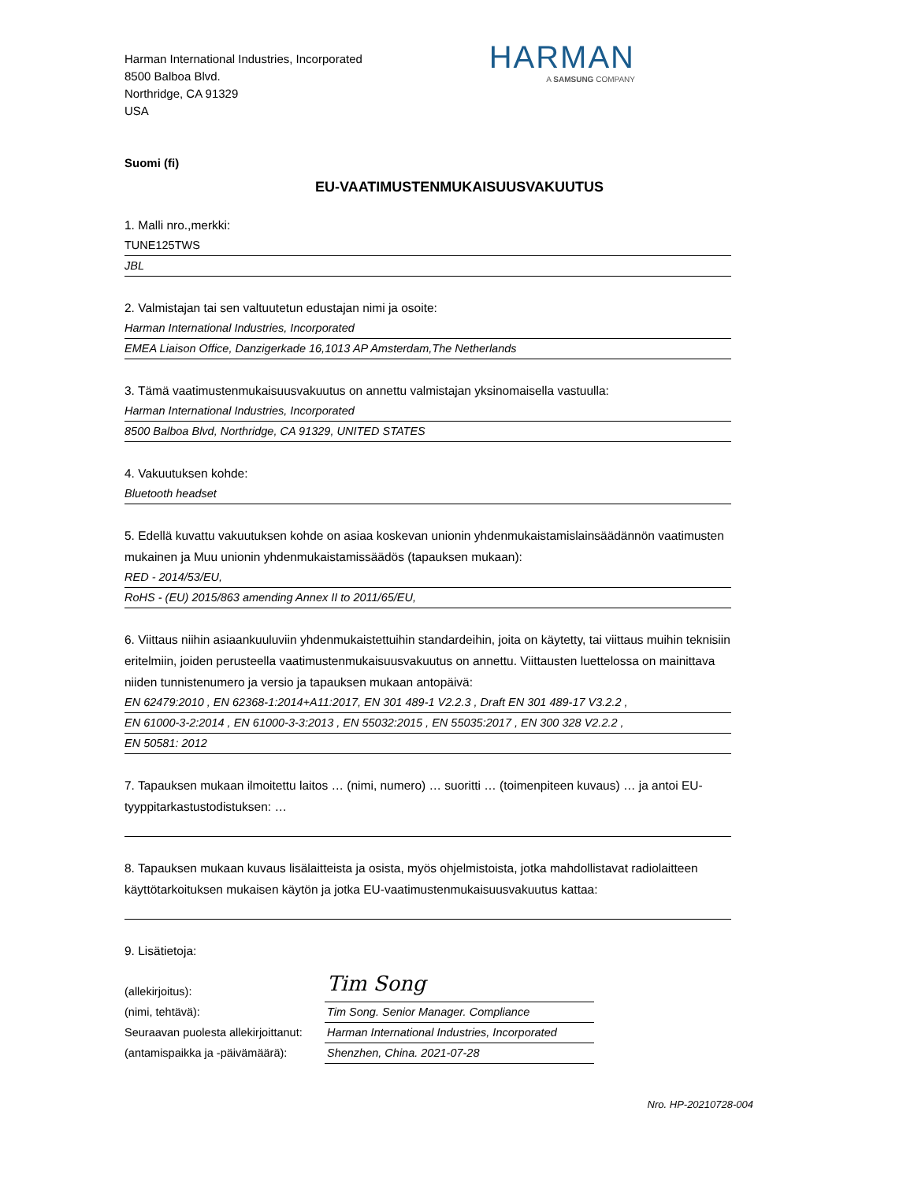Harman International Industries, Incorporated
8500 Balboa Blvd.
Northridge, CA 91329
USA
HARMAN
A SAMSUNG COMPANY
Suomi (fi)
EU-VAATIMUSTENMUKAISUUSVAKUUTUS
1. Malli nro.,merkki:
TUNE125TWS
JBL
2. Valmistajan tai sen valtuutetun edustajan nimi ja osoite:
Harman International Industries, Incorporated
EMEA Liaison Office, Danzigerkade 16,1013 AP Amsterdam,The Netherlands
3. Tämä vaatimustenmukaisuusvakuutus on annettu valmistajan yksinomaisella vastuulla:
Harman International Industries, Incorporated
8500 Balboa Blvd, Northridge, CA 91329, UNITED STATES
4. Vakuutuksen kohde:
Bluetooth headset
5. Edellä kuvattu vakuutuksen kohde on asiaa koskevan unionin yhdenmukaistamislainsäädännön vaatimusten mukainen ja Muu unionin yhdenmukaistamissäädös (tapauksen mukaan):
RED - 2014/53/EU,
RoHS - (EU) 2015/863 amending Annex II to 2011/65/EU,
6. Viittaus niihin asiaankuuluviin yhdenmukaistettuihin standardeihin, joita on käytetty, tai viittaus muihin teknisiin eritelmiin, joiden perusteella vaatimustenmukaisuusvakuutus on annettu. Viittausten luettelossa on mainittava niiden tunnistenumero ja versio ja tapauksen mukaan antopäivä:
EN 62479:2010 , EN 62368-1:2014+A11:2017, EN 301 489-1 V2.2.3 , Draft EN 301 489-17 V3.2.2 ,
EN 61000-3-2:2014 , EN 61000-3-3:2013 , EN 55032:2015 , EN 55035:2017 , EN 300 328 V2.2.2 ,
EN 50581: 2012
7. Tapauksen mukaan ilmoitettu laitos … (nimi, numero) … suoritti … (toimenpiteen kuvaus) … ja antoi EU-tyyppitarkastustodistuksen: …
8. Tapauksen mukaan kuvaus lisälaitteista ja osista, myös ohjelmistoista, jotka mahdollistavat radiolaitteen käyttötarkoituksen mukaisen käytön ja jotka EU-vaatimustenmukaisuusvakuutus kattaa:
9. Lisätietoja:
(allekirjoitus):
Tim Song
(nimi, tehtävä):
Tim Song. Senior Manager. Compliance
Seuraavan puolesta allekirjoittanut:
Harman International Industries, Incorporated
(antamispaikka ja -päivämäärä):
Shenzhen, China. 2021-07-28
Nro. HP-20210728-004